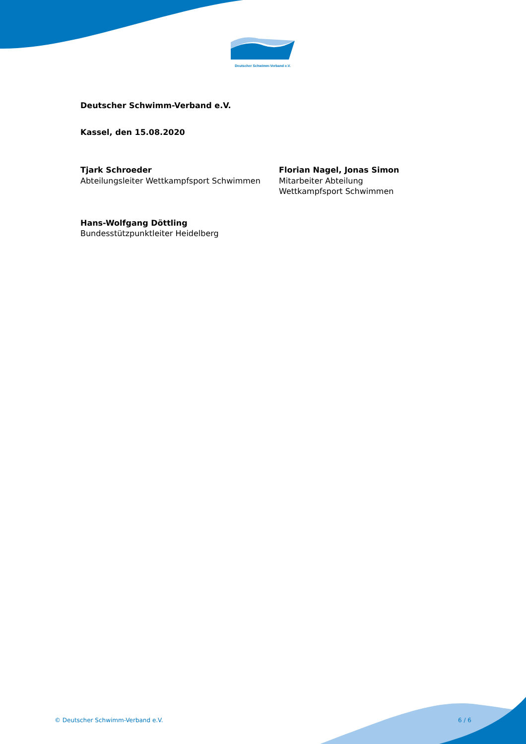Deutscher Schwimm-Verband e.V.
Deutscher Schwimm-Verband e.V.
Kassel, den 15.08.2020
Tjark Schroeder
Abteilungsleiter Wettkampfsport Schwimmen
Florian Nagel, Jonas Simon
Mitarbeiter Abteilung
Wettkampfsport Schwimmen
Hans-Wolfgang Döttling
Bundesstützpunktleiter Heidelberg
© Deutscher Schwimm-Verband e.V. 6 / 6